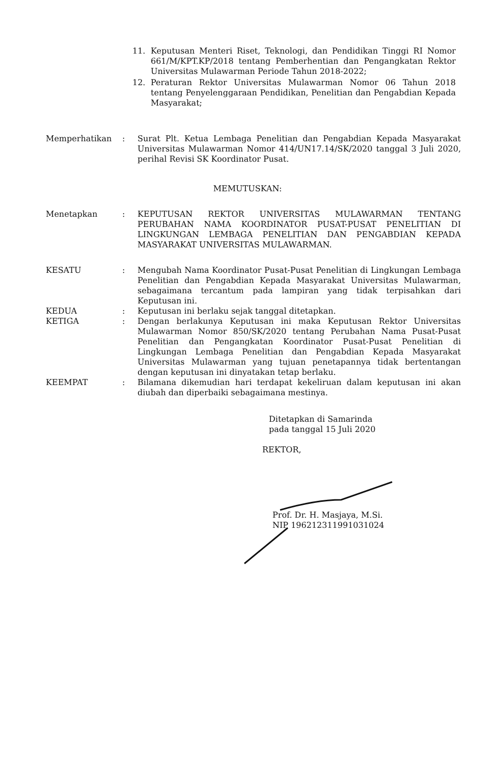11. Keputusan Menteri Riset, Teknologi, dan Pendidikan Tinggi RI Nomor 661/M/KPT.KP/2018 tentang Pemberhentian dan Pengangkatan Rektor Universitas Mulawarman Periode Tahun 2018-2022;
12. Peraturan Rektor Universitas Mulawarman Nomor 06 Tahun 2018 tentang Penyelenggaraan Pendidikan, Penelitian dan Pengabdian Kepada Masyarakat;
Memperhatikan : Surat Plt. Ketua Lembaga Penelitian dan Pengabdian Kepada Masyarakat Universitas Mulawarman Nomor 414/UN17.14/SK/2020 tanggal 3 Juli 2020, perihal Revisi SK Koordinator Pusat.
MEMUTUSKAN:
Menetapkan : KEPUTUSAN REKTOR UNIVERSITAS MULAWARMAN TENTANG PERUBAHAN NAMA KOORDINATOR PUSAT-PUSAT PENELITIAN DI LINGKUNGAN LEMBAGA PENELITIAN DAN PENGABDIAN KEPADA MASYARAKAT UNIVERSITAS MULAWARMAN.
KESATU : Mengubah Nama Koordinator Pusat-Pusat Penelitian di Lingkungan Lembaga Penelitian dan Pengabdian Kepada Masyarakat Universitas Mulawarman, sebagaimana tercantum pada lampiran yang tidak terpisahkan dari Keputusan ini.
KEDUA : Keputusan ini berlaku sejak tanggal ditetapkan.
KETIGA : Dengan berlakunya Keputusan ini maka Keputusan Rektor Universitas Mulawarman Nomor 850/SK/2020 tentang Perubahan Nama Pusat-Pusat Penelitian dan Pengangkatan Koordinator Pusat-Pusat Penelitian di Lingkungan Lembaga Penelitian dan Pengabdian Kepada Masyarakat Universitas Mulawarman yang tujuan penetapannya tidak bertentangan dengan keputusan ini dinyatakan tetap berlaku.
KEEMPAT : Bilamana dikemudian hari terdapat kekeliruan dalam keputusan ini akan diubah dan diperbaiki sebagaimana mestinya.
Ditetapkan di Samarinda
pada tanggal 15 Juli 2020
REKTOR,
Prof. Dr. H. Masjaya, M.Si.
NIP 196212311991031024